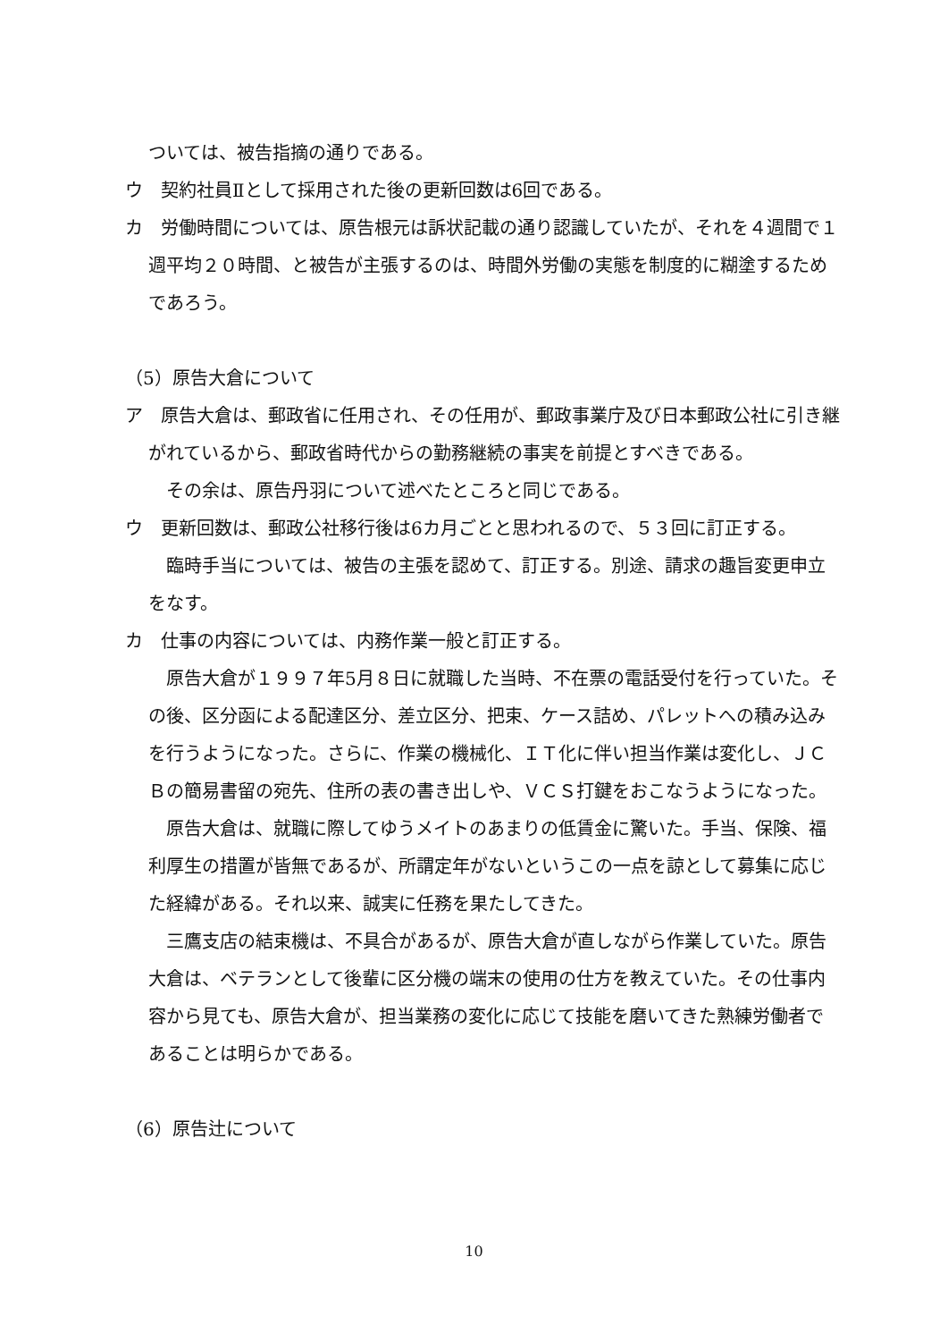ついては、被告指摘の通りである。
ウ　契約社員Ⅱとして採用された後の更新回数は6回である。
カ　労働時間については、原告根元は訴状記載の通り認識していたが、それを４週間で１週平均２０時間、と被告が主張するのは、時間外労働の実態を制度的に糊塗するためであろう。
（5）原告大倉について
ア　原告大倉は、郵政省に任用され、その任用が、郵政事業庁及び日本郵政公社に引き継がれているから、郵政省時代からの勤務継続の事実を前提とすべきである。
　その余は、原告丹羽について述べたところと同じである。
ウ　更新回数は、郵政公社移行後は6カ月ごとと思われるので、５３回に訂正する。
　臨時手当については、被告の主張を認めて、訂正する。別途、請求の趣旨変更申立をなす。
カ　仕事の内容については、内務作業一般と訂正する。
　原告大倉が１９９７年5月８日に就職した当時、不在票の電話受付を行っていた。その後、区分函による配達区分、差立区分、把束、ケース詰め、パレットへの積み込みを行うようになった。さらに、作業の機械化、ＩＴ化に伴い担当作業は変化し、ＪＣＢの簡易書留の宛先、住所の表の書き出しや、ＶＣＳ打鍵をおこなうようになった。
　原告大倉は、就職に際してゆうメイトのあまりの低賃金に驚いた。手当、保険、福利厚生の措置が皆無であるが、所謂定年がないというこの一点を諒として募集に応じた経緯がある。それ以来、誠実に任務を果たしてきた。
　三鷹支店の結束機は、不具合があるが、原告大倉が直しながら作業していた。原告大倉は、ベテランとして後輩に区分機の端末の使用の仕方を教えていた。その仕事内容から見ても、原告大倉が、担当業務の変化に応じて技能を磨いてきた熟練労働者であることは明らかである。
（6）原告辻について
10